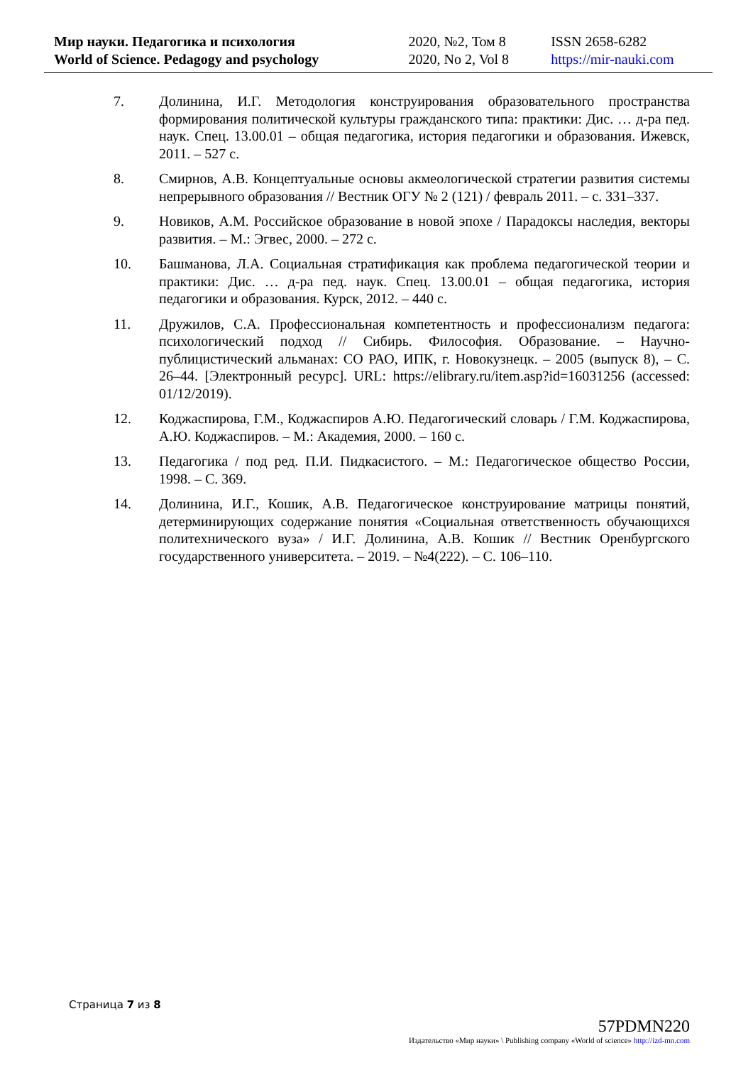| Мир науки. Педагогика и психология | 2020, №2, Том 8 | ISSN 2658-6282 |
| World of Science. Pedagogy and psychology | 2020, No 2, Vol 8 | https://mir-nauki.com |
7. Долинина, И.Г. Методология конструирования образовательного пространства формирования политической культуры гражданского типа: практики: Дис. … д-ра пед. наук. Спец. 13.00.01 – общая педагогика, история педагогики и образования. Ижевск, 2011. – 527 с.
8. Смирнов, А.В. Концептуальные основы акмеологической стратегии развития системы непрерывного образования // Вестник ОГУ № 2 (121) / февраль 2011. – с. 331–337.
9. Новиков, А.М. Российское образование в новой эпохе / Парадоксы наследия, векторы развития. – М.: Эгвес, 2000. – 272 с.
10. Башманова, Л.А. Социальная стратификация как проблема педагогической теории и практики: Дис. … д-ра пед. наук. Спец. 13.00.01 – общая педагогика, история педагогики и образования. Курск, 2012. – 440 с.
11. Дружилов, С.А. Профессиональная компетентность и профессионализм педагога: психологический подход // Сибирь. Философия. Образование. – Научно-публицистический альманах: СО РАО, ИПК, г. Новокузнецк. – 2005 (выпуск 8), – С. 26–44. [Электронный ресурс]. URL: https://elibrary.ru/item.asp?id=16031256 (accessed: 01/12/2019).
12. Коджаспирова, Г.М., Коджаспиров А.Ю. Педагогический словарь / Г.М. Коджаспирова, А.Ю. Коджаспиров. – М.: Академия, 2000. – 160 с.
13. Педагогика / под ред. П.И. Пидкасистого. – М.: Педагогическое общество России, 1998. – С. 369.
14. Долинина, И.Г., Кошик, А.В. Педагогическое конструирование матрицы понятий, детерминирующих содержание понятия «Социальная ответственность обучающихся политехнического вуза» / И.Г. Долинина, А.В. Кошик // Вестник Оренбургского государственного университета. – 2019. – №4(222). – С. 106–110.
Страница 7 из 8
57PDMN220
Издательство «Мир науки» \ Publishing company «World of science» http://izd-mn.com